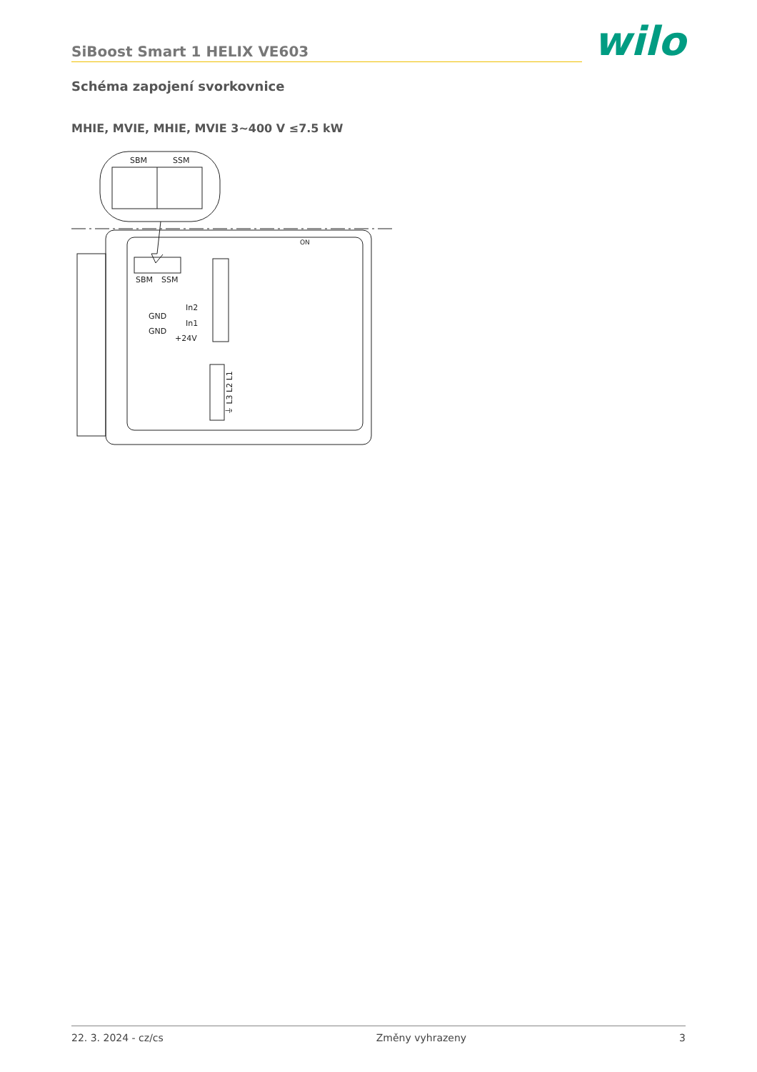SiBoost Smart 1 HELIX VE603 wilo
Schéma zapojení svorkovnice
MHIE, MVIE, MHIE, MVIE 3~400 V ≤7.5 kW
SBM
SSM
SBM
SSM
In2
GND
In1
GND
+24V
⏚ L3 L2 L1
ON
22. 3. 2024 - cz/cs Změny vyhrazeny 3